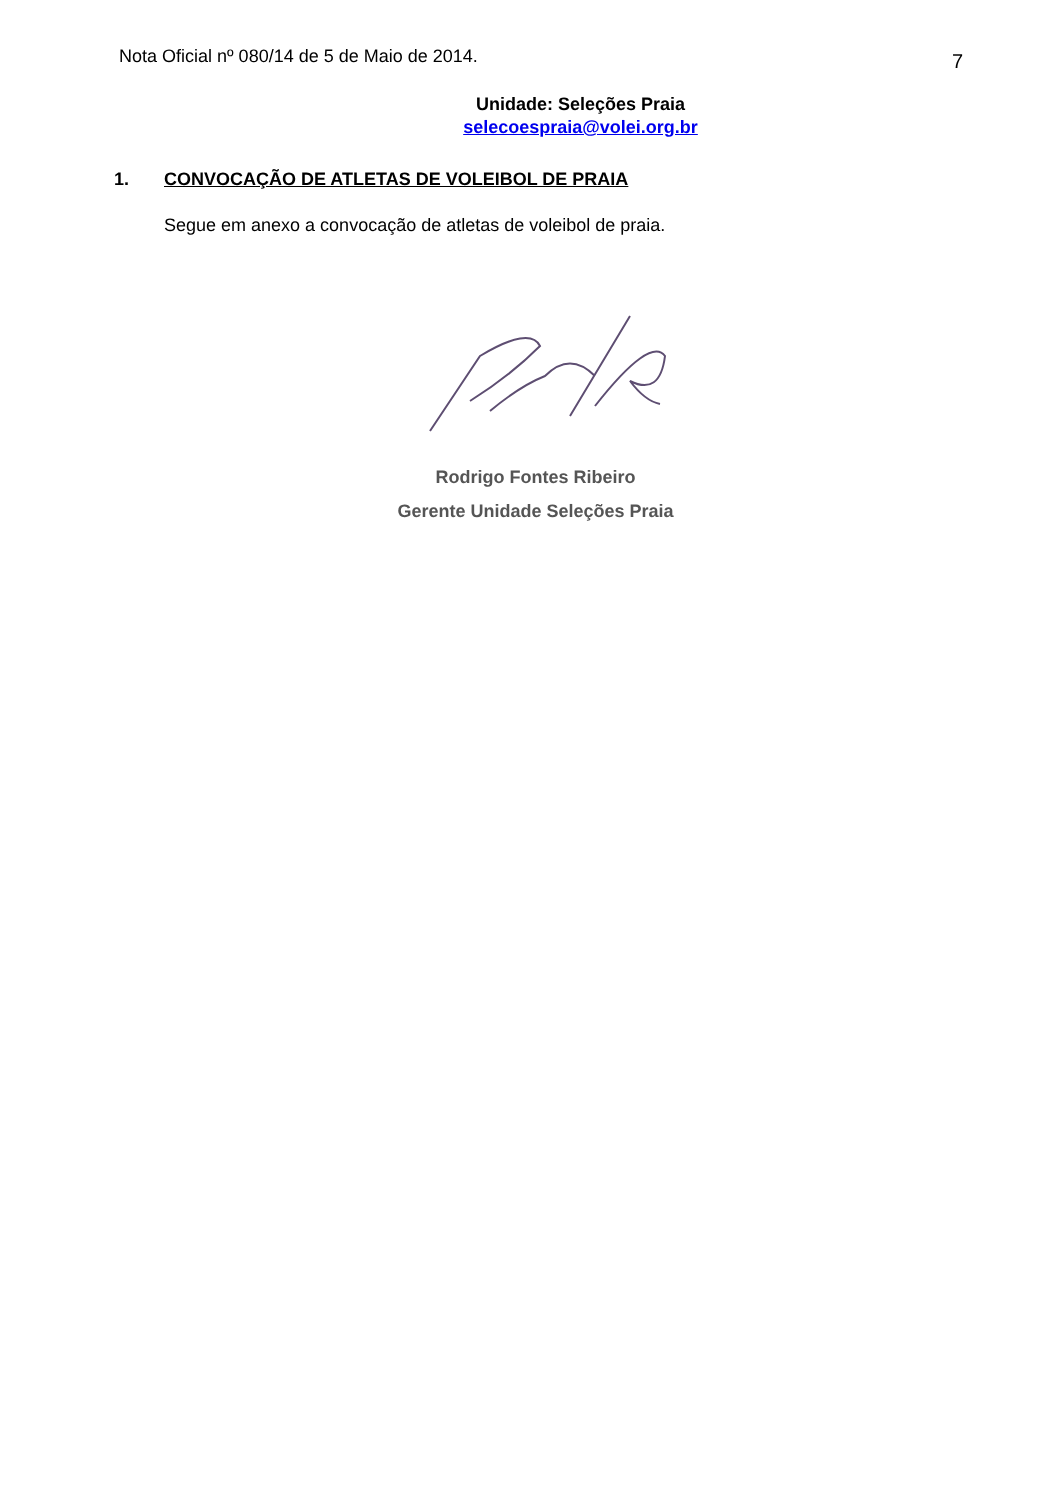Nota Oficial nº 080/14 de 5 de Maio de 2014. 7
Unidade: Seleções Praia
selecoespraia@volei.org.br
1. CONVOCAÇÃO DE ATLETAS DE VOLEIBOL DE PRAIA
Segue em anexo a convocação de atletas de voleibol de praia.
Rodrigo Fontes Ribeiro
Gerente Unidade Seleções Praia